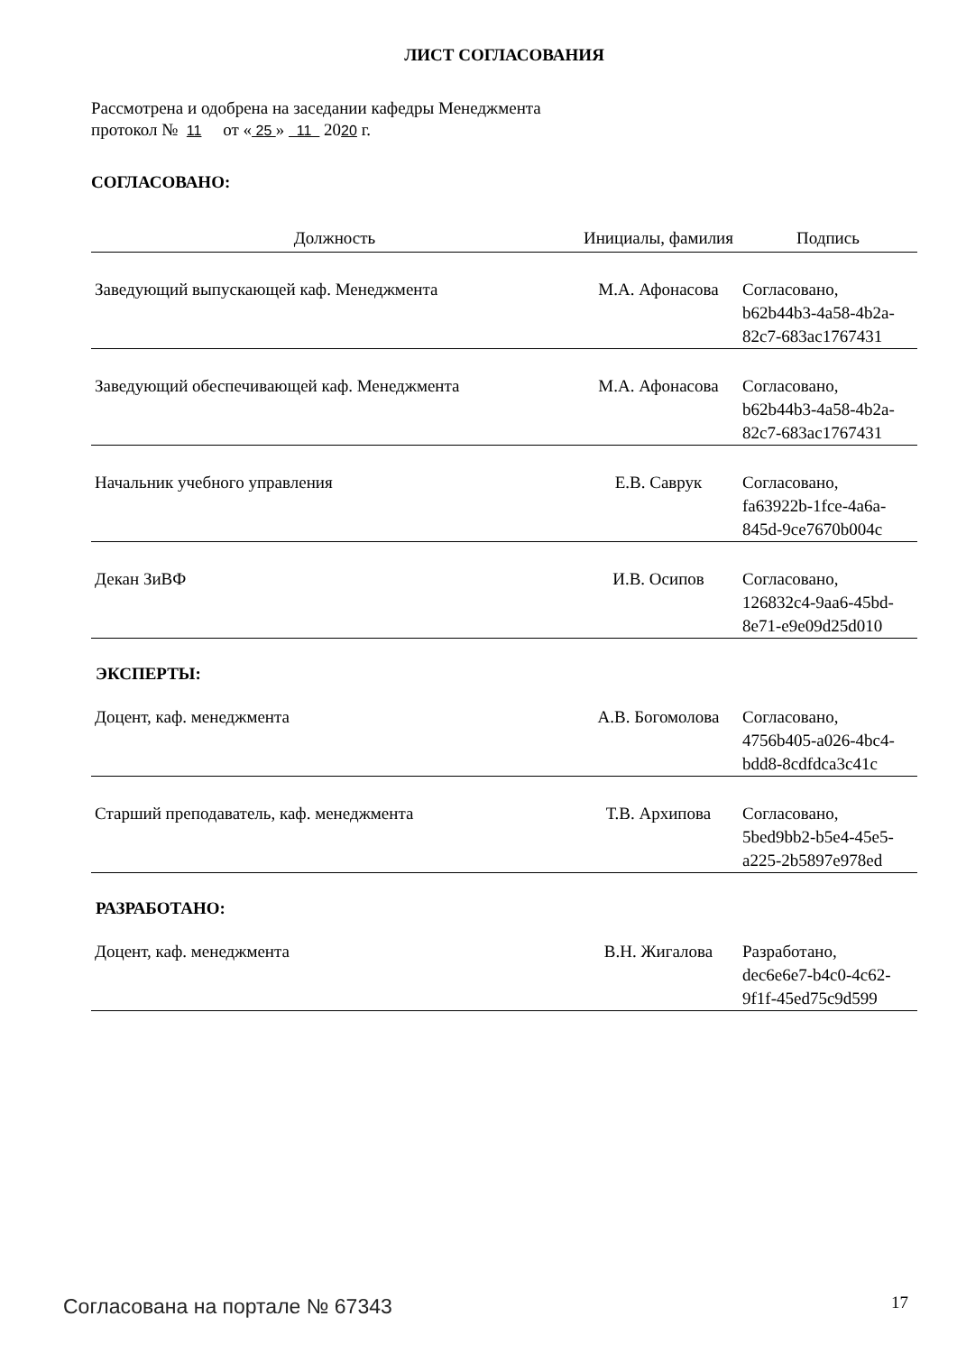ЛИСТ СОГЛАСОВАНИЯ
Рассмотрена и одобрена на заседании кафедры Менеджмента
протокол № 11 от « 25 » 11 2020 г.
СОГЛАСОВАНО:
| Должность | Инициалы, фамилия | Подпись |
| --- | --- | --- |
| Заведующий выпускающей каф. Менеджмента | М.А. Афонасова | Согласовано, b62b44b3-4a58-4b2a- 82c7-683ac1767431 |
| Заведующий обеспечивающей каф. Менеджмента | М.А. Афонасова | Согласовано, b62b44b3-4a58-4b2a- 82c7-683ac1767431 |
| Начальник учебного управления | Е.В. Саврук | Согласовано, fa63922b-1fce-4a6a- 845d-9ce7670b004c |
| Декан ЗиВФ | И.В. Осипов | Согласовано, 126832c4-9aa6-45bd- 8e71-e9e09d25d010 |
ЭКСПЕРТЫ:
| Доцент, каф. менеджмента | А.В. Богомолова | Согласовано, 4756b405-a026-4bc4- bdd8-8cdfdca3c41c |
| Старший преподаватель, каф. менеджмента | Т.В. Архипова | Согласовано, 5bed9bb2-b5e4-45e5- a225-2b5897e978ed |
РАЗРАБОТАНО:
| Доцент, каф. менеджмента | В.Н. Жигалова | Разработано, dec6e6e7-b4c0-4c62- 9f1f-45ed75c9d599 |
Согласована на портале № 67343 17